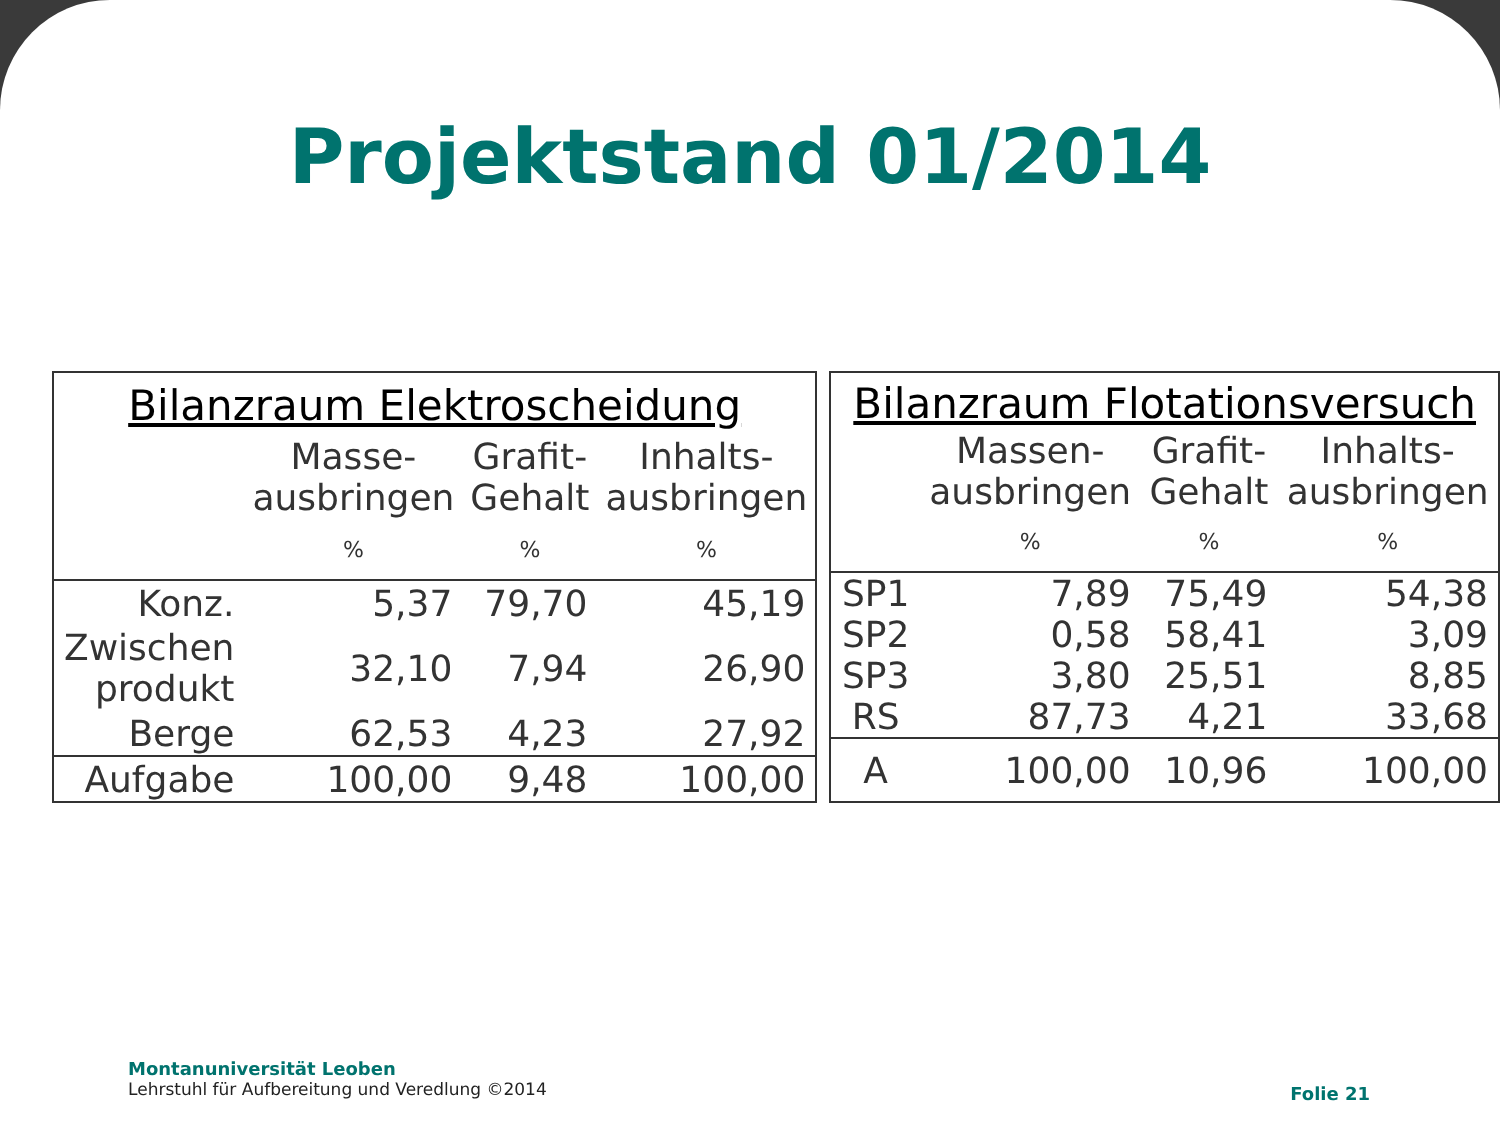Projektstand 01/2014
| Bilanzraum Elektroscheidung | | | |
| --- | --- | --- | --- |
| | Masse- ausbringen | Grafit- Gehalt | Inhalts- ausbringen |
| | % | % | % |
| Konz. | 5,37 | 79,70 | 45,19 |
| Zwischen produkt | 32,10 | 7,94 | 26,90 |
| Berge | 62,53 | 4,23 | 27,92 |
| Aufgabe | 100,00 | 9,48 | 100,00 |
| Bilanzraum Flotationsversuch | | | |
| --- | --- | --- | --- |
| | Massen- ausbringen | Grafit- Gehalt | Inhalts- ausbringen |
| | % | % | % |
| SP1 | 7,89 | 75,49 | 54,38 |
| SP2 | 0,58 | 58,41 | 3,09 |
| SP3 | 3,80 | 25,51 | 8,85 |
| RS | 87,73 | 4,21 | 33,68 |
| A | 100,00 | 10,96 | 100,00 |
Montanuniversität Leoben
Lehrstuhl für Aufbereitung und Veredlung ©2014
Folie 21